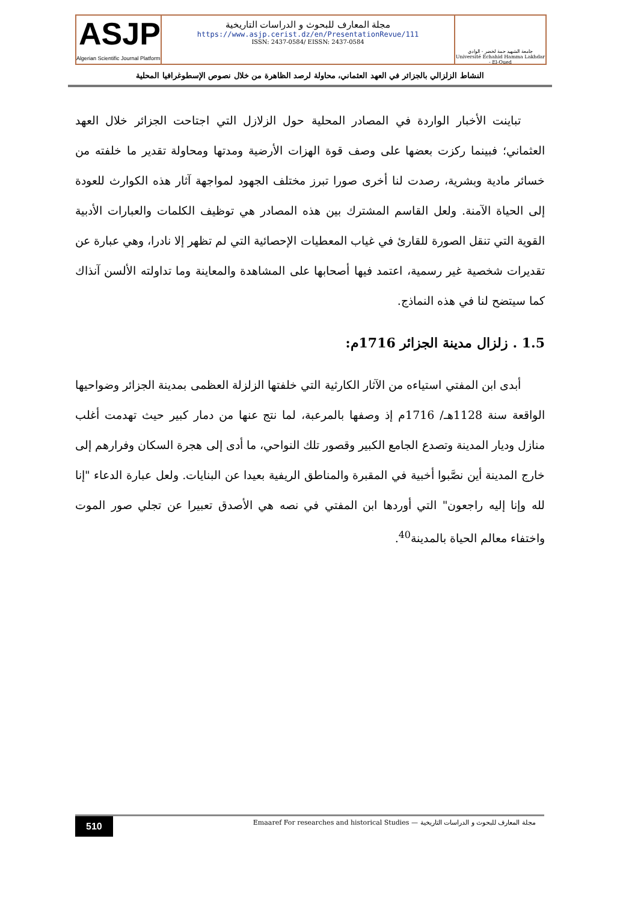ASJP
Algerian Scientific Journal Platform
مجلة المعارف للبحوث و الدراسات التاريخية
https://www.asjp.cerist.dz/en/PresentationRevue/111
ISSN: 2437-0584/ EISSN: 2437-0584
جامعة الشهيد حمة لخضر - الوادي
Université Echahid Hamma Lakhdar - El-Oued
النشاط الزلزالي بالجزائر في العهد العثماني، محاولة لرصد الظاهرة من خلال نصوص الإسطوغرافيا المحلية
تباينت الأخبار الواردة في المصادر المحلية حول الزلازل التي اجتاحت الجزائر خلال العهد العثماني؛ فبينما ركزت بعضها على وصف قوة الهزات الأرضية ومدتها ومحاولة تقدير ما خلفته من خسائر مادية وبشرية، رصدت لنا أخرى صورا تبرز مختلف الجهود لمواجهة آثار هذه الكوارث للعودة إلى الحياة الآمنة. ولعل القاسم المشترك بين هذه المصادر هي توظيف الكلمات والعبارات الأدبية القوية التي تنقل الصورة للقارئ في غياب المعطيات الإحصائية التي لم تظهر إلا نادرا، وهي عبارة عن تقديرات شخصية غير رسمية، اعتمد فيها أصحابها على المشاهدة والمعاينة وما تداولته الألسن آنذاك كما سيتضح لنا في هذه النماذج.
1.5 . زلزال مدينة الجزائر 1716م:
أبدى ابن المفتي استياءه من الآثار الكارثية التي خلفتها الزلزلة العظمى بمدينة الجزائر وضواحيها الواقعة سنة 1128هـ/ 1716م إذ وصفها بالمرعبة، لما نتج عنها من دمار كبير حيث تهدمت أغلب منازل وديار المدينة وتصدع الجامع الكبير وقصور تلك النواحي، ما أدى إلى هجرة السكان وفرارهم إلى خارج المدينة أين نصَّبوا أخبية في المقبرة والمناطق الريفية بعيدا عن البنايات. ولعل عبارة الدعاء "إنا لله وإنا إليه راجعون" التي أوردها ابن المفتي في نصه هي الأصدق تعبيرا عن تجلي صور الموت واختفاء معالم الحياة بالمدينة<sup>40</sup>.
510 مجلة المعارف للبحوث و الدراسات التاريخية — Emaaref For researches and historical Studies